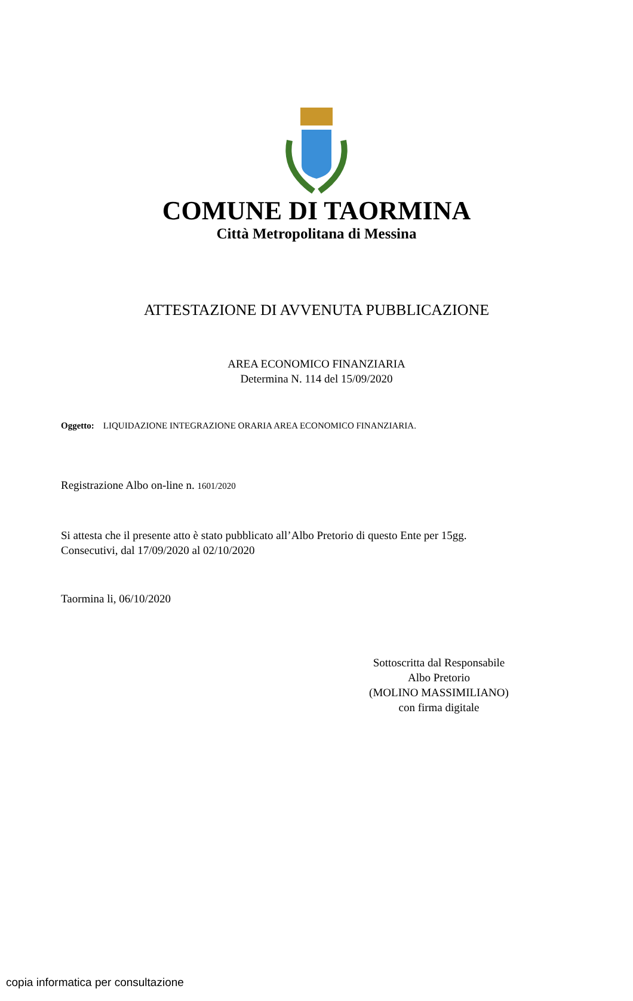COMUNE DI TAORMINA
Città Metropolitana di Messina
ATTESTAZIONE DI AVVENUTA PUBBLICAZIONE
AREA ECONOMICO FINANZIARIA
Determina N. 114 del 15/09/2020
Oggetto: LIQUIDAZIONE INTEGRAZIONE ORARIA AREA ECONOMICO FINANZIARIA.
Registrazione Albo on-line n. 1601/2020
Si attesta che il presente atto è stato pubblicato all’Albo Pretorio di questo Ente per 15gg.
Consecutivi, dal 17/09/2020 al 02/10/2020
Taormina li, 06/10/2020
Sottoscritta dal Responsabile
Albo Pretorio
(MOLINO MASSIMILIANO)
con firma digitale
copia informatica per consultazione